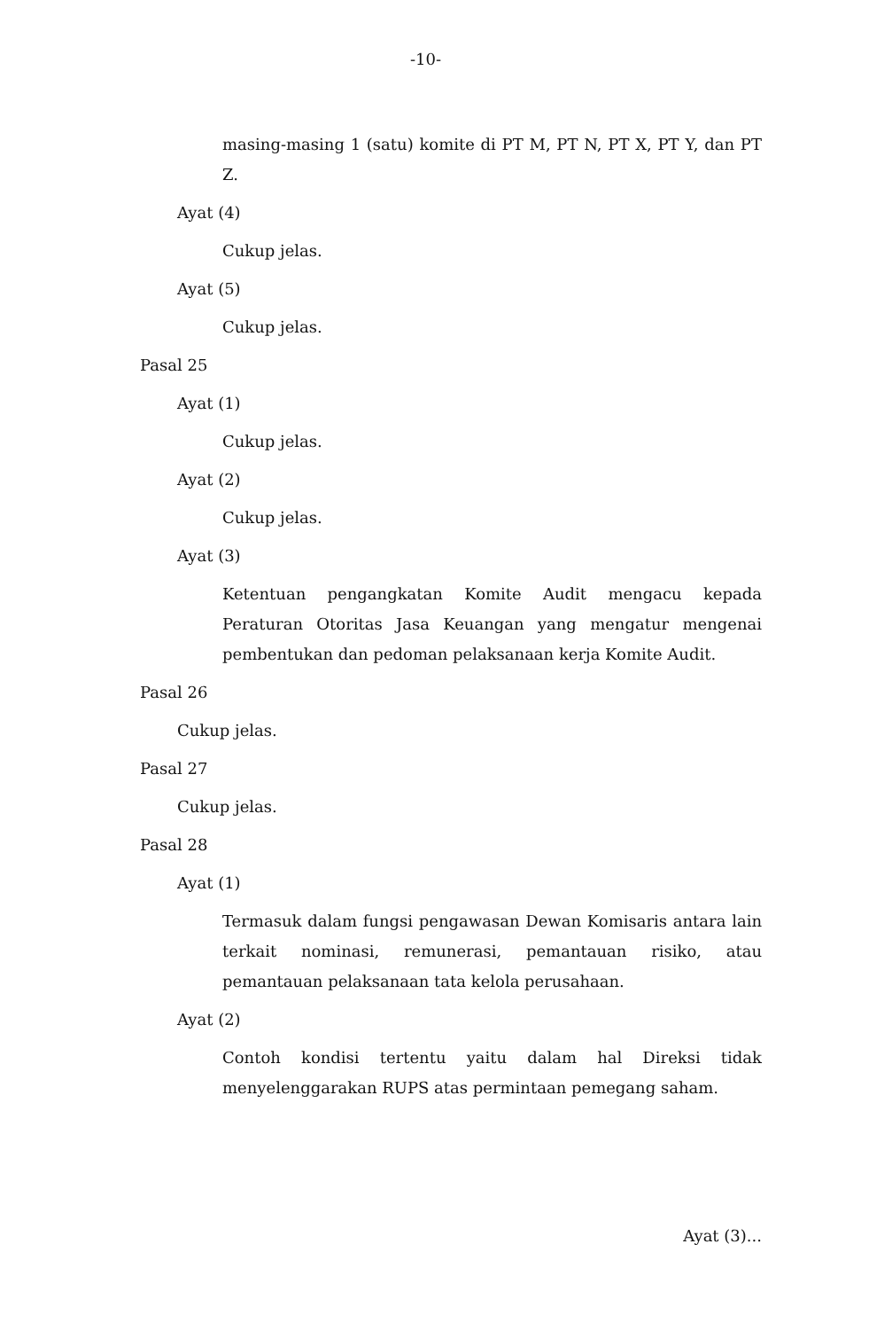-10-
masing-masing 1 (satu) komite di PT M, PT N, PT X, PT Y, dan PT Z.
Ayat (4)
Cukup jelas.
Ayat (5)
Cukup jelas.
Pasal 25
Ayat (1)
Cukup jelas.
Ayat (2)
Cukup jelas.
Ayat (3)
Ketentuan pengangkatan Komite Audit mengacu kepada Peraturan Otoritas Jasa Keuangan yang mengatur mengenai pembentukan dan pedoman pelaksanaan kerja Komite Audit.
Pasal 26
Cukup jelas.
Pasal 27
Cukup jelas.
Pasal 28
Ayat (1)
Termasuk dalam fungsi pengawasan Dewan Komisaris antara lain terkait nominasi, remunerasi, pemantauan risiko, atau pemantauan pelaksanaan tata kelola perusahaan.
Ayat (2)
Contoh kondisi tertentu yaitu dalam hal Direksi tidak menyelenggarakan RUPS atas permintaan pemegang saham.
Ayat (3)...